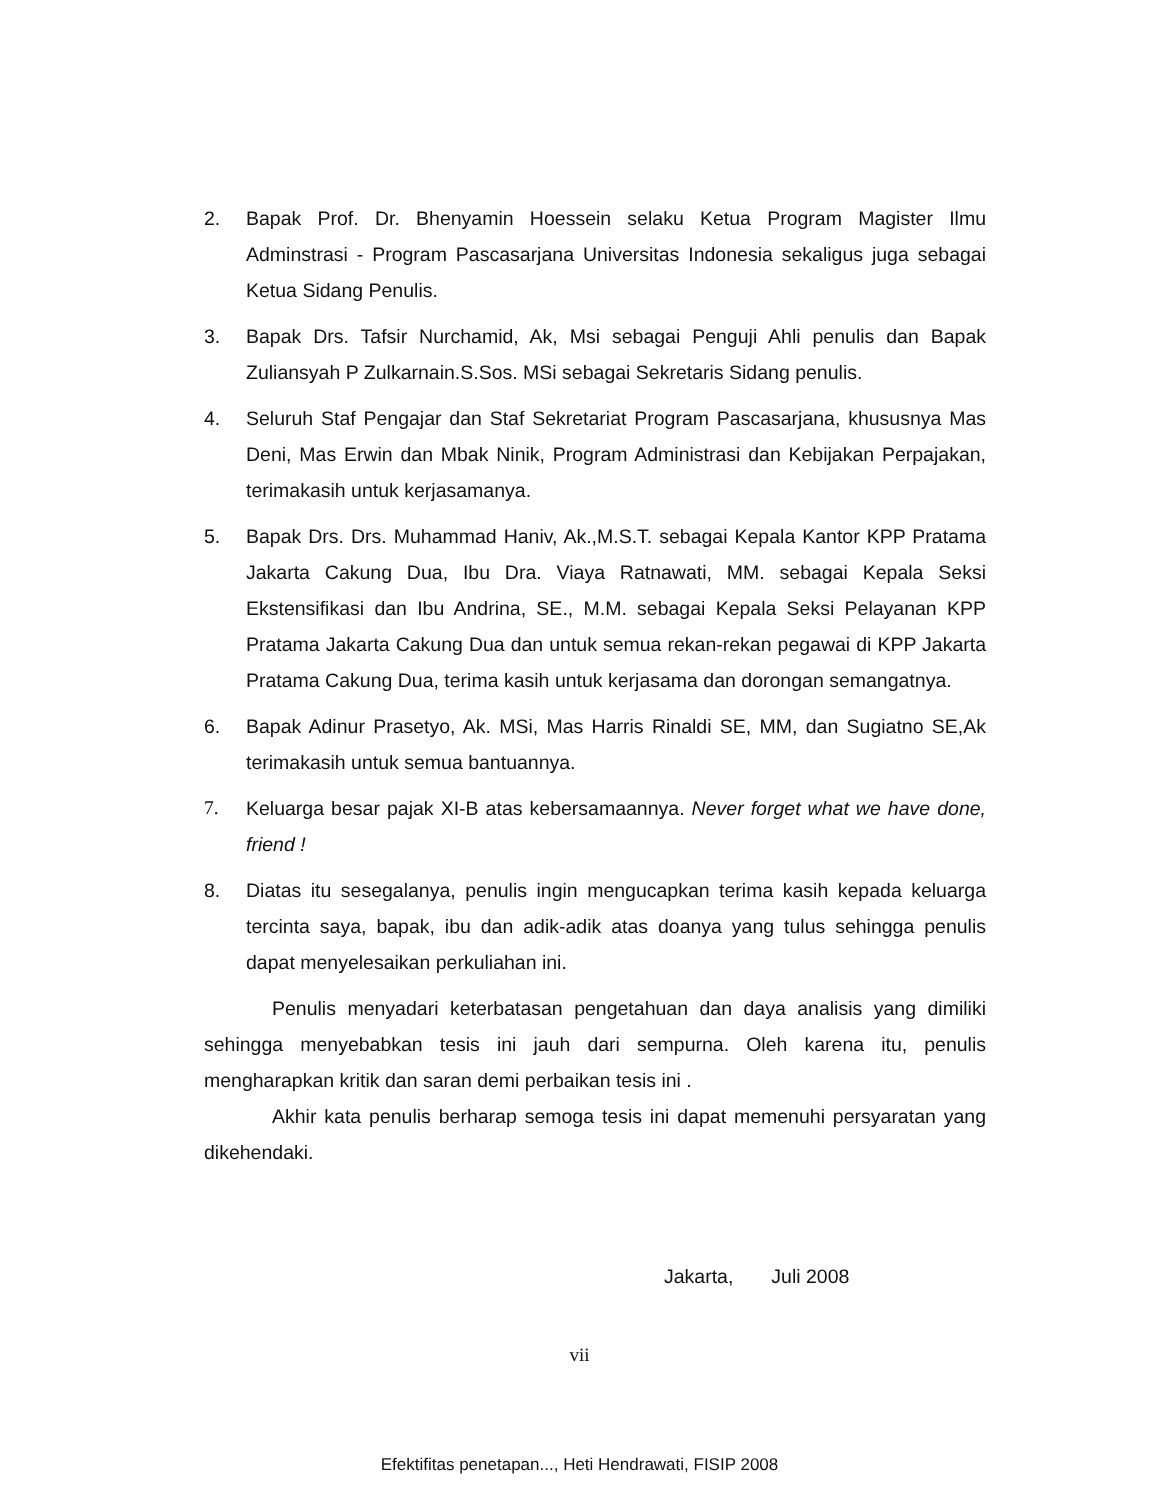2. Bapak Prof. Dr. Bhenyamin Hoessein selaku Ketua Program Magister Ilmu Adminstrasi - Program Pascasarjana Universitas Indonesia sekaligus juga sebagai Ketua Sidang Penulis.
3. Bapak Drs. Tafsir Nurchamid, Ak, Msi sebagai Penguji Ahli penulis dan Bapak Zuliansyah P Zulkarnain.S.Sos. MSi sebagai Sekretaris Sidang penulis.
4. Seluruh Staf Pengajar dan Staf Sekretariat Program Pascasarjana, khususnya Mas Deni, Mas Erwin dan Mbak Ninik, Program Administrasi dan Kebijakan Perpajakan, terimakasih untuk kerjasamanya.
5. Bapak Drs. Drs. Muhammad Haniv, Ak.,M.S.T. sebagai Kepala Kantor KPP Pratama Jakarta Cakung Dua, Ibu Dra. Viaya Ratnawati, MM. sebagai Kepala Seksi Ekstensifikasi dan Ibu Andrina, SE., M.M. sebagai Kepala Seksi Pelayanan KPP Pratama Jakarta Cakung Dua dan untuk semua rekan-rekan pegawai di KPP Jakarta Pratama Cakung Dua, terima kasih untuk kerjasama dan dorongan semangatnya.
6. Bapak Adinur Prasetyo, Ak. MSi, Mas Harris Rinaldi SE, MM, dan Sugiatno SE,Ak terimakasih untuk semua bantuannya.
7. Keluarga besar pajak XI-B atas kebersamaannya. Never forget what we have done, friend !
8. Diatas itu sesegalanya, penulis ingin mengucapkan terima kasih kepada keluarga tercinta saya, bapak, ibu dan adik-adik atas doanya yang tulus sehingga penulis dapat menyelesaikan perkuliahan ini.
Penulis menyadari keterbatasan pengetahuan dan daya analisis yang dimiliki sehingga menyebabkan tesis ini jauh dari sempurna. Oleh karena itu, penulis mengharapkan kritik dan saran demi perbaikan tesis ini .
Akhir kata penulis berharap semoga tesis ini dapat memenuhi persyaratan yang dikehendaki.
Jakarta, Juli 2008
vii
Efektifitas penetapan..., Heti Hendrawati, FISIP 2008